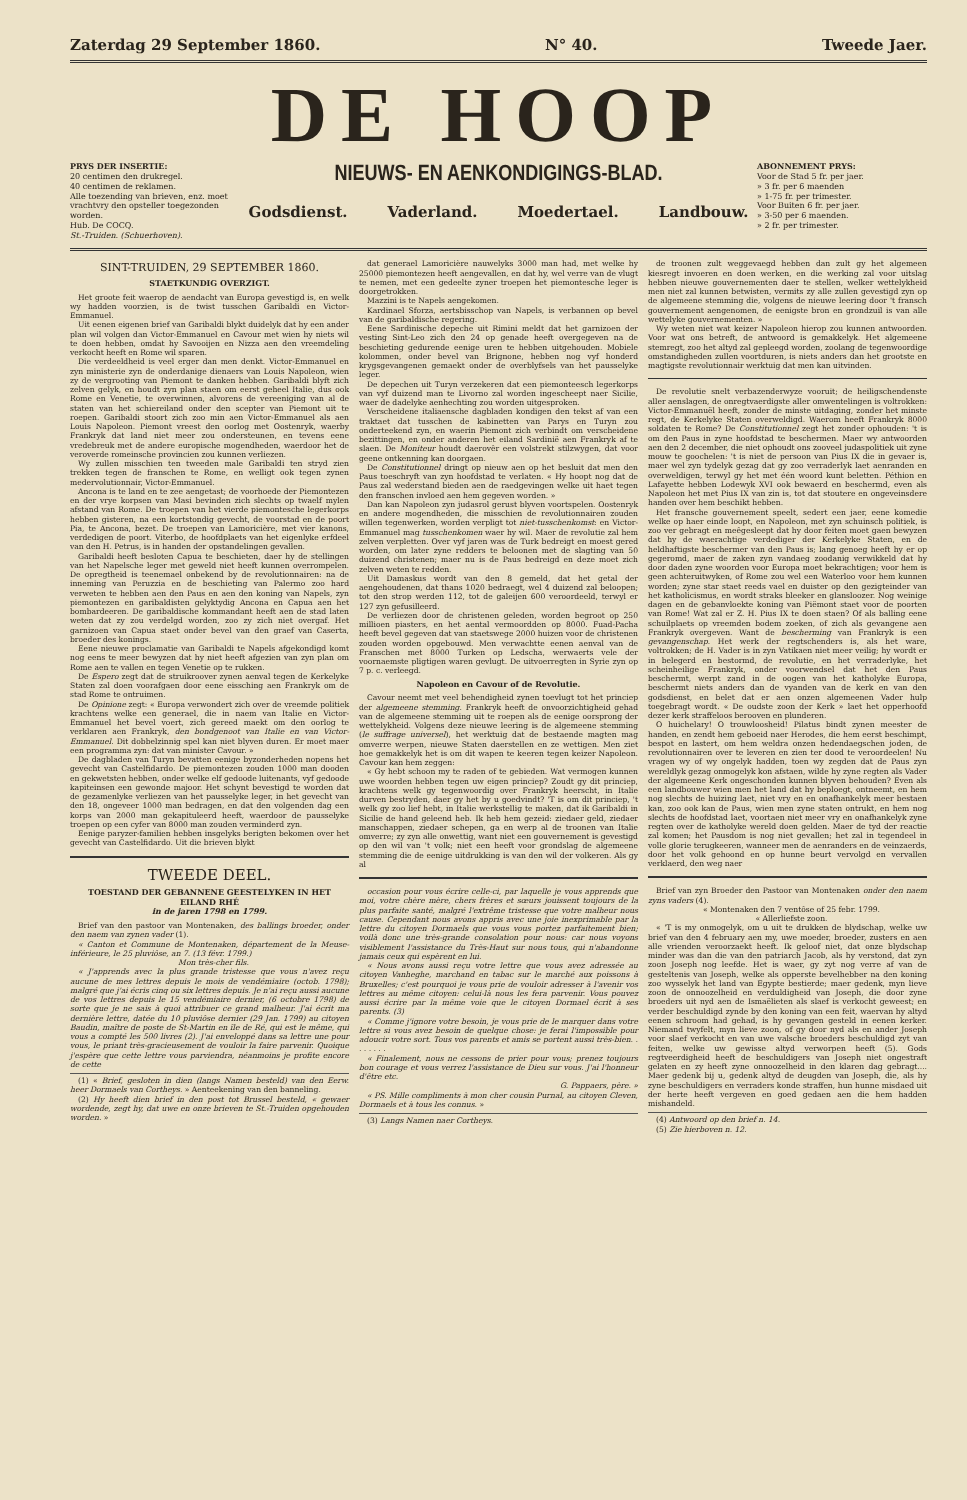Zaterdag 29 September 1860. N° 40. Tweede Jaer.
DE HOOP
PRYS DER INSERTIE:
20 centimen den drukregel.
40 centimen de reklamen.
Alle toezending van brieven, enz. moet vrachtvry den opsteller toegezonden worden.
Hub. De COCQ.
St.-Truiden. (Schuerhoven).
NIEUWS- EN AENKONDIGINGS-BLAD.
Godsdienst. Vaderland. Moedertael. Landbouw.
ABONNEMENT PRYS:
Voor de Stad 5 fr. per jaer.
» 3 fr. per 6 maenden
» 1-75 fr. per trimester.
Voor Buiten 6 fr. per jaer.
» 3-50 per 6 maenden.
» 2 fr. per trimester.
SINT-TRUIDEN, 29 SEPTEMBER 1860.
STAETKUNDIG OVERZIGT.
Het groote feit waerop de aendacht van Europa gevestigd is, en welk wy hadden voorzien, is de twist tusschen Garibaldi en Victor-Emmanuel.
Uit eenen eigenen brief van Garibaldi blykt duidelyk dat hy een ander plan wil volgen dan Victor-Emmanuel en Cavour met wien hy niets wil te doen hebben, omdat hy Savooijen en Nizza aen den vreemdeling verkocht heeft en Rome wil sparen.
Die verdeeldheid is veel erger dan men denkt. Victor-Emmanuel en zyn ministerie zyn de onderdanige dienaers van Louis Napoleon, wien zy de vergrooting van Piemont te danken hebben. Garibaldi blyft zich zelven gelyk, en houdt zyn plan staen om eerst geheel Italie, dus ook Rome en Venetie, te overwinnen, alvorens de vereeniging van al de staten van het schiereiland onder den scepter van Piemont uit te roepen. Garibaldi stoort zich zoo min aen Victor-Emmanuel als aen Louis Napoleon. Piemont vreest den oorlog met Oostenryk, waerby Frankryk dat land niet meer zou ondersteunen, en tevens eene vredebreuk met de andere europische mogendheden, waerdoor het de veroverde romeinsche provincien zou kunnen verliezen.
Wy zullen misschien ten tweeden male Garibaldi ten stryd zien trekken tegen de franschen te Rome, en welligt ook tegen zynen medervolutionnair, Victor-Emmanuel.
Ancona is te land en te zee aengetast; de voorhoede der Piemontezen en der vrye korpsen van Masi bevinden zich slechts op twaelf mylen afstand van Rome. De troepen van het vierde piemontesche legerkorps hebben gisteren, na een kortstondig gevecht, de voorstad en de poort Pia, te Ancona, bezet. De troepen van Lamoricière, met vier kanons, verdedigen de poort. Viterbo, de hoofdplaets van het eigenlyke erfdeel van den H. Petrus, is in handen der opstandelingen gevallen.
Garibaldi heeft besloten Capua te beschieten, daer hy de stellingen van het Napelsche leger met geweld niet heeft kunnen overrompelen. De opregtheid is teenemael onbekend by de revolutionnairen: na de inneming van Peruzzia en de beschieting van Palermo zoo hard verweten te hebben aen den Paus en aen den koning van Napels, zyn piemontezen en garibaldisten gelyktydig Ancona en Capua aen het bombardeeren. De garibaldische kommandant heeft aen de stad laten weten dat zy zou verdelgd worden, zoo zy zich niet overgaf. Het garnizoen van Capua staet onder bevel van den graef van Caserta, broeder des konings.
Eene nieuwe proclamatie van Garibaldi te Napels afgekondigd komt nog eens te meer bewyzen dat hy niet heeft afgezien van zyn plan om Rome aen te vallen en tegen Venetie op te rukken.
De Espero zegt dat de struikroover zynen aenval tegen de Kerkelyke Staten zal doen voorafgaen door eene eissching aen Frankryk om de stad Rome te ontruimen.
De Opinione zegt: « Europa verwondert zich over de vreemde politiek krachtens welke een generael, die in naem van Italie en Victor-Emmanuel het bevel voert, zich gereed maekt om den oorlog te verklaren aen Frankryk, den bondgenoot van Italie en van Victor-Emmanuel. Dit dobbelzinnig spel kan niet blyven duren. Er moet maer een programma zyn: dat van minister Cavour. »
De dagbladen van Turyn bevatten eenige byzonderheden nopens het gevecht van Castelfidardo. De piemontezen zouden 1000 man dooden en gekwetsten hebben, onder welke elf gedoode luitenants, vyf gedoode kapiteinsen een gewonde majoor. Het schynt bevestigd te worden dat de gezamenlyke verliezen van het pausselyke leger, in het gevecht van den 18, ongeveer 1000 man bedragen, en dat den volgenden dag een korps van 2000 man gekapituleerd heeft, waerdoor de pausselyke troepen op een cyfer van 8000 man zouden verminderd zyn.
Eenige paryzer-familien hebben insgelyks berigten bekomen over het gevecht van Castelfidardo. Uit die brieven blykt
TWEEDE DEEL.
TOESTAND DER GEBANNENE GEESTELYKEN IN HET EILAND RHÉ
in de jaren 1798 en 1799.
Brief van den pastoor van Montenaken, des ballings broeder, onder den naem van zynen vader (1).
« Canton et Commune de Montenaken, département de la Meuse-inférieure, le 25 pluviôse, an 7. (13 févr. 1799.)
Mon très-cher fils.
« J'apprends avec la plus grande tristesse que vous n'avez reçu aucune de mes lettres depuis le mois de vendémiaire (octob. 1798); malgré que j'ai écris cinq ou six lettres depuis. Je n'ai reçu aussi aucune de vos lettres depuis le 15 vendémiaire dernier, (6 octobre 1798) de sorte que je ne sais à quoi attribuer ce grand malheur. J'ai écrit ma dernière lettre, datée du 10 pluviôse dernier (29 Jan. 1799) au citoyen Baudin, maître de poste de St-Martin en île de Ré, qui est le même, qui vous a compté les 500 livres (2). J'ai enveloppé dans sa lettre une pour vous, le priant très-gracieusement de vouloir la faire parvenir. Quoique j'espère que cette lettre vous parviendra, néanmoins je profite encore de cette
(1) « Brief, gesloten in dien (langs Namen besteld) van den Eerw. heer Dormaels van Cortheys. » Aenteekening van den banneling.
(2) Hy heeft dien brief in den post tot Brussel besteld, « gewaer wordende, zegt hy, dat uwe en onze brieven te St.-Truiden opgehouden worden. »
dat generael Lamoricière nauwelyks 3000 man had, met welke hy 25000 piemontezen heeft aengevallen, en dat hy, wel verre van de vlugt te nemen, met een gedeelte zyner troepen het piemontesche leger is doorgetrokken.
Mazzini is te Napels aengekomen.
Kardinael Sforza, aertsbisschop van Napels, is verbannen op bevel van de garibaldische regering.
Eene Sardinische depeche uit Rimini meldt dat het garnizoen der vesting Sint-Leo zich den 24 op genade heeft overgegeven na de beschieting gedurende eenige uren te hebben uitgehouden. Mobiele kolommen, onder bevel van Brignone, hebben nog vyf honderd krygsgevangenen gemaekt onder de overblyfsels van het pausselyke leger.
De depechen uit Turyn verzekeren dat een piemonteesch legerkorps van vyf duizend man te Livorno zal worden ingescheept naer Sicilie, waer de dadelyke aenhechting zou worden uitgesproken.
Verscheidene italiaensche dagbladen kondigen den tekst af van een traktaet dat tusschen de kabinetten van Parys en Turyn zou onderteekend zyn, en waerin Piemont zich verbindt om verscheidene bezittingen, en onder anderen het eiland Sardinië aen Frankryk af te slaen. De Moniteur houdt daerovêr een volstrekt stilzwygen, dat voor geene ontkenning kan doorgaen.
De Constitutionnel dringt op nieuw aen op het besluit dat men den Paus toeschryft van zyn hoofdstad te verlaten. « Hy hoopt nog dat de Paus zal wederstand bieden aen de raedgevingen welke uit haet tegen den franschen invloed aen hem gegeven worden. »
Dan kan Napoleon zyn judasrol gerust blyven voortspelen. Oostenryk en andere mogendheden, die misschien de revolutionnairen zouden willen tegenwerken, worden verpligt tot niet-tusschenkomst: en Victor-Emmanuel mag tusschenkomen waer hy wil. Maer de revolutie zal hem zelven verpletten. Over vyf jaren was de Turk bedreigt en moest gered worden, om later zyne redders te beloonen met de slagting van 50 duizend christenen; maer nu is de Paus bedreigd en deze moet zich zelven weten te redden.
Uit Damaskus wordt van den 8 gemeld, dat het getal der aengehoudenen, dat thans 1020 bedraegt, wel 4 duizend zal beloopen; tot den strop werden 112, tot de galeijen 600 veroordeeld, terwyl er 127 zyn gefusilleerd.
De verliezen door de christenen geleden, worden begroot op 250 millioen piasters, en het aental vermoordden op 8000. Fuad-Pacha heeft bevel gegeven dat van staetswege 2000 huizen voor de christenen zouden worden opgebouwd. Men verwachtte eenen aenval van de Franschen met 8000 Turken op Ledscha, werwaerts vele der voornaemste pligtigen waren gevlugt. De uitvoerregten in Syrie zyn op 7 p. c. verleegd.
Napoleon en Cavour of de Revolutie.
Cavour neemt met veel behendigheid zynen toevlugt tot het princiep der algemeene stemming. Frankryk heeft de onvoorzichtigheid gehad van de algemeene stemming uit te roepen als de eenige oorsprong der wettelykheid. Volgens deze nieuwe leering is de algemeene stemming (le suffrage universel), het werktuig dat de bestaende magten mag omverre werpen, nieuwe Staten daerstellen en ze wettigen. Men ziet hoe gemakkelyk het is om dit wapen te keeren tegen keizer Napoleon. Cavour kan hem zeggen:
« Gy hebt schoon my te raden of te gebieden. Wat vermogen kunnen uwe woorden hebben tegen uw eigen princiep? Zoudt gy dit princiep, krachtens welk gy tegenwoordig over Frankryk heerscht, in Italie durven bestryden, daer gy het by u goedvindt? 'T is om dit princiep, 't welk gy zoo lief hebt, in Italie werkstellig te maken, dat ik Garibaldi in Sicilie de hand geleend heb. Ik heb hem gezeid: ziedaer geld, ziedaer manschappen, ziedaer schepen, ga en werp al de troonen van Italie omverre; zy zyn alle onwettig, want niet een gouvernement is gevestigd op den wil van 't volk; niet een heeft voor grondslag de algemeene stemming die de eenige uitdrukking is van den wil der volkeren. Als gy al
occasion pour vous écrire celle-ci, par laquelle je vous apprends que moi, votre chère mère, chers frères et sœurs jouissent toujours de la plus parfaite santé, malgré l'extrême tristesse que votre malheur nous cause. Cependant nous avons appris avec une joie inexprimable par la lettre du citoyen Dormaels que vous vous portez parfaitement bien; voilà donc une très-grande consolation pour nous: car nous voyons visiblement l'assistance du Très-Haut sur nous tous, qui n'abandonne jamais ceux qui espèrent en lui.
« Nous avons aussi reçu votre lettre que vous avez adressée au citoyen Vanheghe, marchand en tabac sur le marché aux poissons à Bruxelles; c'est pourquoi je vous prie de vouloir adresser à l'avenir vos lettres au même citoyen: celui-là nous les fera parvenir. Vous pouvez aussi écrire par la même voie que le citoyen Dormael écrit à ses parents. (3)
« Comme j'ignore votre besoin, je vous prie de le marquer dans votre lettre si vous avez besoin de quelque chose: je ferai l'impossible pour adoucir votre sort. Tous vos parents et amis se portent aussi très-bien. . . . . . . .
« Finalement, nous ne cessons de prier pour vous; prenez toujours bon courage et vous verrez l'assistance de Dieu sur vous. J'ai l'honneur d'être etc.
G. Pappaers, père. »
« PS. Mille compliments à mon cher cousin Purnal, au citoyen Cleven, Dormaels et à tous les connus. »
(3) Langs Namen naer Cortheys.
de troonen zult weggevaegd hebben dan zult gy het algemeen kiesregt invoeren en doen werken, en die werking zal voor uitslag hebben nieuwe gouvernementen daer te stellen, welker wettelykheid men niet zal kunnen betwisten, vermits zy alle zullen gevestigd zyn op de algemeene stemming die, volgens de nieuwe leering door 't fransch gouvernement aengenomen, de eenigste bron en grondzuil is van alle wettelyke gouvernementen. »
Wy weten niet wat keizer Napoleon hierop zou kunnen antwoorden. Voor wat ons betreft, de antwoord is gemakkelyk. Het algemeene stemregt, zoo het altyd zal gepleegd worden, zoolang de tegenwoordige omstandigheden zullen voortduren, is niets anders dan het grootste en magtigste revolutionnair werktuig dat men kan uitvinden.
De revolutie snelt verbazenderwyze vooruit; de heiligschendenste aller aenslagen, de onregtvaerdigste aller omwentelingen is voltrokken: Victor-Emmanuël heeft, zonder de minste uitdaging, zonder het minste regt, de Kerkelyke Staten overweldigd. Waerom heeft Frankryk 8000 soldaten te Rome? De Constitutionnel zegt het zonder ophouden: 't is om den Paus in zyne hoofdstad te beschermen. Maer wy antwoorden aen den 2 december, die niet ophoudt ons zooveel judaspolitiek uit zyne mouw te goochelen: 't is niet de persoon van Pius IX die in gevaer is, maer wel zyn tydelyk gezag dat gy zoo verraderlyk laet aenranden en overweldigen, terwyl gy het met één woord kunt beletten. Péthion en Lafayette hebben Lodewyk XVI ook bewaerd en beschermd, even als Napoleon het met Pius IX van zin is, tot dat stoutere en ongeveinsdere handen over hem beschikt hebben.
Het fransche gouvernement speelt, sedert een jaer, eene komedie welke op haer einde loopt, en Napoleon, met zyn schuinsch politiek, is zoo ver gebragt en meêgesleept dat hy door feiten moet gaen bewyzen dat hy de waerachtige verdediger der Kerkelyke Staten, en de heldhaftigste beschermer van den Paus is; lang genoeg heeft hy er op gegeromd, maer de zaken zyn vandaeg zoodanig verwikkeld dat hy door daden zyne woorden voor Europa moet bekrachtigen; voor hem is geen achteruitwyken, of Rome zou wel een Waterloo voor hem kunnen worden; zyne star staet reeds vael en duister op den gezigteinder van het katholicismus, en wordt straks bleeker en glansloozer. Nog weinige dagen en de gebanvloekte koning van Piëmont staet voor de poorten van Rome! Wat zal er Z. H. Pius IX te doen staen? Of als balling eene schuilplaets op vreemden bodem zoeken, of zich als gevangene aen Frankryk overgeven. Want de bescherming van Frankryk is een gevangenschap. Het werk der regtschenders is, als het ware, voltrokken; de H. Vader is in zyn Vatikaen niet meer veilig; hy wordt er in belegerd en bestormd, de revolutie, en het verraderlyke, het scheinheilige Frankryk, onder voorwendsel dat het den Paus beschermt, werpt zand in de oogen van het katholyke Europa, beschermt niets anders dan de vyanden van de kerk en van den godsdienst, en belet dat er aen onzen algemeenen Vader hulp toegebragt wordt. « De oudste zoon der Kerk » laet het opperhoofd dezer kerk straffeloos berooven en plunderen.
O huichelary! O trouwloosheid! Pilatus bindt zynen meester de handen, en zendt hem geboeid naer Herodes, die hem eerst beschimpt, bespot en lastert, om hem weldra onzen hedendaegschen joden, de revolutionnairen over te leveren en zien ter dood te veroordeelen! Nu vragen wy of wy ongelyk hadden, toen wy zegden dat de Paus zyn wereldlyk gezag onmogelyk kon afstaen, wilde hy zyne regten als Vader der algemeene Kerk ongeschonden kunnen blyven behouden? Even als een landbouwer wien men het land dat hy beploegt, ontneemt, en hem nog slechts de huizing laet, niet vry en en onafhankelyk meer bestaen kan, zoo ook kan de Paus, wien men zyne staten ontrukt, en hem nog slechts de hoofdstad laet, voortaen niet meer vry en onafhankelyk zyne regten over de katholyke wereld doen gelden. Maer de tyd der reactie zal komen; het Pausdom is nog niet gevallen; het zal in tegendeel in volle glorie terugkeeren, wanneer men de aenranders en de veinzaerds, door het volk gehoond en op hunne beurt vervolgd en vervallen verklaerd, den weg naer
Brief van zyn Broeder den Pastoor van Montenaken onder den naem zyns vaders (4).
« Montenaken den 7 ventôse of 25 febr. 1799.
« Allerliefste zoon.
« 'T is my onmogelyk, om u uit te drukken de blydschap, welke uw brief van den 4 february aen my, uwe moeder, broeder, zusters en aen alle vrienden veroorzaekt heeft. Ik geloof niet, dat onze blydschap minder was dan die van den patriarch Jacob, als hy verstond, dat zyn zoon Joseph nog leefde. Het is waer, gy zyt nog verre af van de gesteltenis van Joseph, welke als opperste bevelhebber na den koning zoo wysselyk het land van Egypte bestierde; maer gedenk, myn lieve zoon de onnoozelheid en verduldigheid van Joseph, die door zyne broeders uit nyd aen de Ismaëlieten als slaef is verkocht geweest; en verder beschuldigd zynde by den koning van een feit, waervan hy altyd eenen schroom had gehad, is hy gevangen gesteld in eenen kerker. Niemand twyfelt, myn lieve zoon, of gy door nyd als en ander Joseph voor slaef verkocht en van uwe valsche broeders beschuldigd zyt van feiten, welke uw gewisse altyd verworpen heeft (5). Gods regtveerdigheid heeft de beschuldigers van Joseph niet ongestraft gelaten en zy heeft zyne onnoozelheid in den klaren dag gebragt.... Maer gedenk bij u, gedenk altyd de deugden van Joseph, die, als hy zyne beschuldigers en verraders konde straffen, hun hunne misdaed uit der herte heeft vergeven en goed gedaen aen die hem hadden mishandeld.
(4) Antwoord op den brief n. 14.
(5) Zie hierboven n. 12.